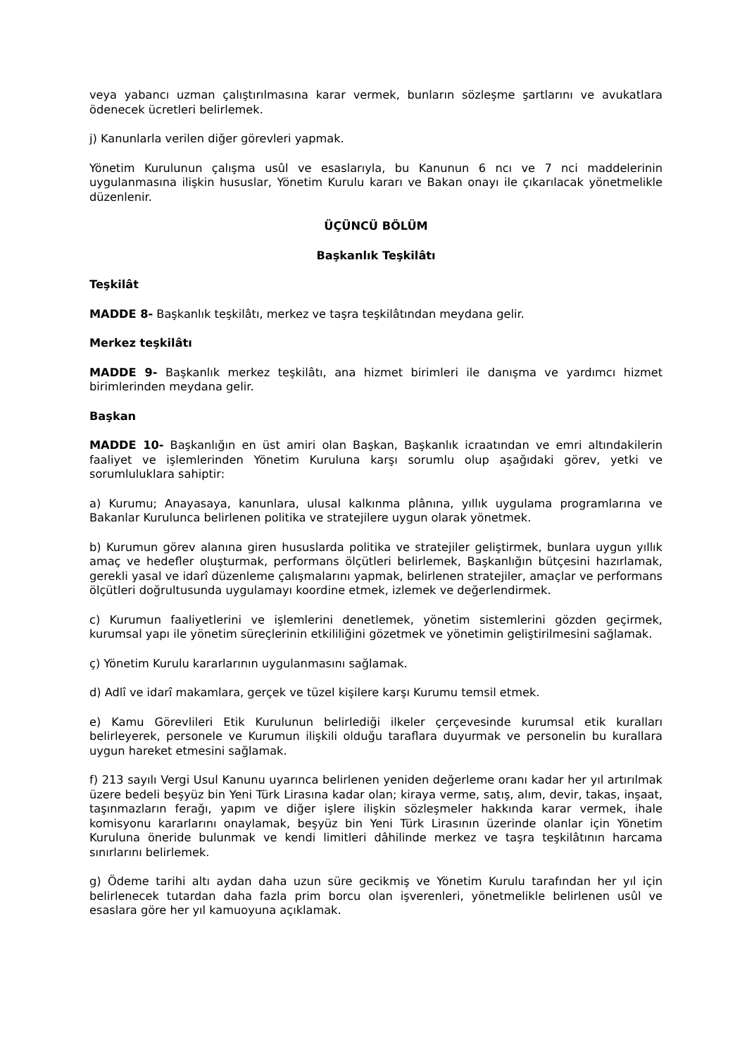veya yabancı uzman çalıştırılmasına karar vermek, bunların sözleşme şartlarını ve avukatlara ödenecek ücretleri belirlemek.
j) Kanunlarla verilen diğer görevleri yapmak.
Yönetim Kurulunun çalışma usûl ve esaslarıyla, bu Kanunun 6 ncı ve 7 nci maddelerinin uygulanmasına ilişkin hususlar, Yönetim Kurulu kararı ve Bakan onayı ile çıkarılacak yönetmelikle düzenlenir.
ÜÇÜNCÜ BÖLÜM
Başkanlık Teşkilâtı
Teşkilât
MADDE 8- Başkanlık teşkilâtı, merkez ve taşra teşkilâtından meydana gelir.
Merkez teşkilâtı
MADDE 9- Başkanlık merkez teşkilâtı, ana hizmet birimleri ile danışma ve yardımcı hizmet birimlerinden meydana gelir.
Başkan
MADDE 10- Başkanlığın en üst amiri olan Başkan, Başkanlık icraatından ve emri altındakilerin faaliyet ve işlemlerinden Yönetim Kuruluna karşı sorumlu olup aşağıdaki görev, yetki ve sorumluluklara sahiptir:
a) Kurumu; Anayasaya, kanunlara, ulusal kalkınma plânına, yıllık uygulama programlarına ve Bakanlar Kurulunca belirlenen politika ve stratejilere uygun olarak yönetmek.
b) Kurumun görev alanına giren hususlarda politika ve stratejiler geliştirmek, bunlara uygun yıllık amaç ve hedefler oluşturmak, performans ölçütleri belirlemek, Başkanlığın bütçesini hazırlamak, gerekli yasal ve idarî düzenleme çalışmalarını yapmak, belirlenen stratejiler, amaçlar ve performans ölçütleri doğrultusunda uygulamayı koordine etmek, izlemek ve değerlendirmek.
c) Kurumun faaliyetlerini ve işlemlerini denetlemek, yönetim sistemlerini gözden geçirmek, kurumsal yapı ile yönetim süreçlerinin etkililiğini gözetmek ve yönetimin geliştirilmesini sağlamak.
ç) Yönetim Kurulu kararlarının uygulanmasını sağlamak.
d) Adlî ve idarî makamlara, gerçek ve tüzel kişilere karşı Kurumu temsil etmek.
e) Kamu Görevlileri Etik Kurulunun belirlediği ilkeler çerçevesinde kurumsal etik kuralları belirleyerek, personele ve Kurumun ilişkili olduğu taraflara duyurmak ve personelin bu kurallara uygun hareket etmesini sağlamak.
f) 213 sayılı Vergi Usul Kanunu uyarınca belirlenen yeniden değerleme oranı kadar her yıl artırılmak üzere bedeli beşyüz bin Yeni Türk Lirasına kadar olan; kiraya verme, satış, alım, devir, takas, inşaat, taşınmazların ferağı, yapım ve diğer işlere ilişkin sözleşmeler hakkında karar vermek, ihale komisyonu kararlarını onaylamak, beşyüz bin Yeni Türk Lirasının üzerinde olanlar için Yönetim Kuruluna öneride bulunmak ve kendi limitleri dâhilinde merkez ve taşra teşkilâtının harcama sınırlarını belirlemek.
g) Ödeme tarihi altı aydan daha uzun süre gecikmiş ve Yönetim Kurulu tarafından her yıl için belirlenecek tutardan daha fazla prim borcu olan işverenleri, yönetmelikle belirlenen usûl ve esaslara göre her yıl kamuoyuna açıklamak.